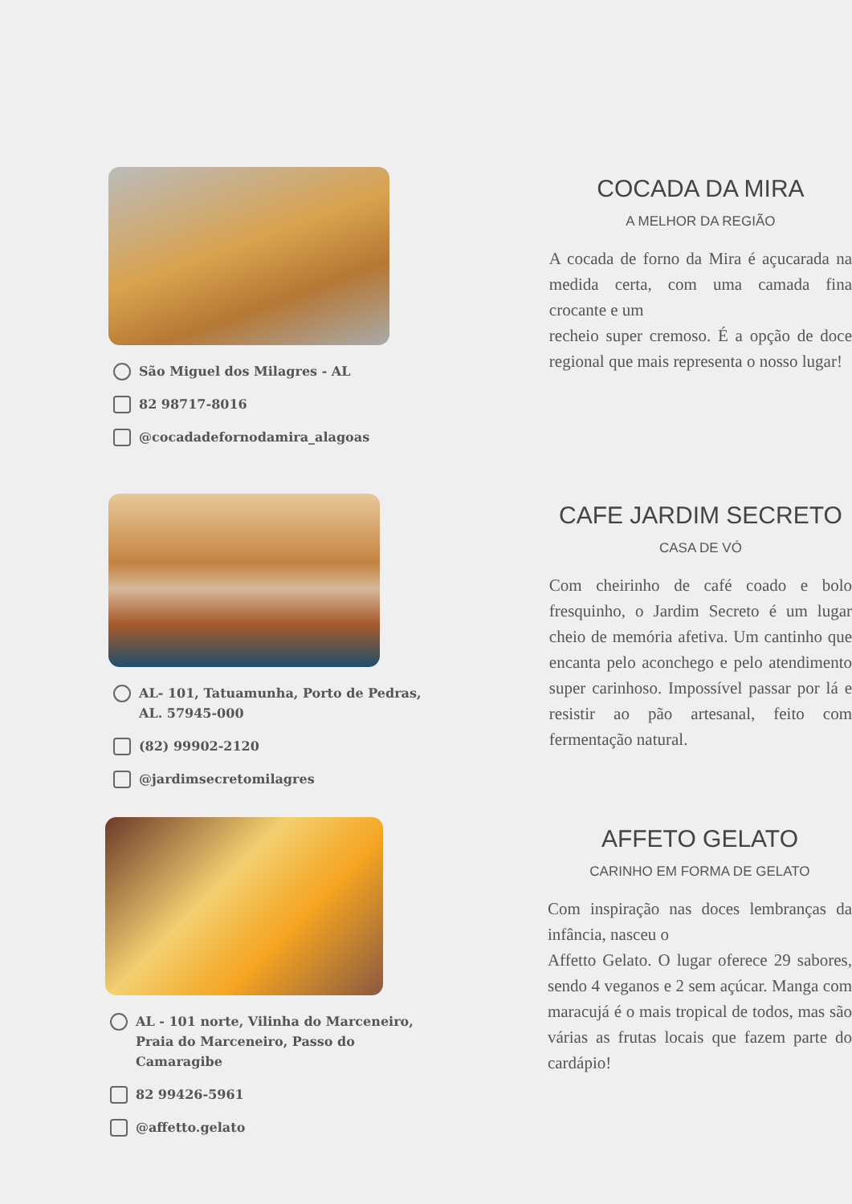São Miguel dos Milagres - AL
82 98717-8016
@cocadadefornodamira_alagoas
COCADA DA MIRA
A MELHOR DA REGIÃO
A cocada de forno da Mira é açucarada na medida certa, com uma camada fina crocante e um
recheio super cremoso. É a opção de doce regional que mais representa o nosso lugar!
AL- 101, Tatuamunha, Porto de Pedras, AL. 57945-000
(82) 99902-2120
@jardimsecretomilagres
CAFE JARDIM SECRETO
CASA DE VÓ
Com cheirinho de café coado e bolo fresquinho, o Jardim Secreto é um lugar cheio de memória afetiva. Um cantinho que encanta pelo aconchego e pelo atendimento super carinhoso. Impossível passar por lá e resistir ao pão artesanal, feito com fermentação natural.
AL - 101 norte, Vilinha do Marceneiro, Praia do Marceneiro, Passo do Camaragibe
82 99426-5961
@affetto.gelato
AFFETO GELATO
CARINHO EM FORMA DE GELATO
Com inspiração nas doces lembranças da infância, nasceu o
Affetto Gelato. O lugar oferece 29 sabores, sendo 4 veganos e 2 sem açúcar. Manga com maracujá é o mais tropical de todos, mas são várias as frutas locais que fazem parte do cardápio!